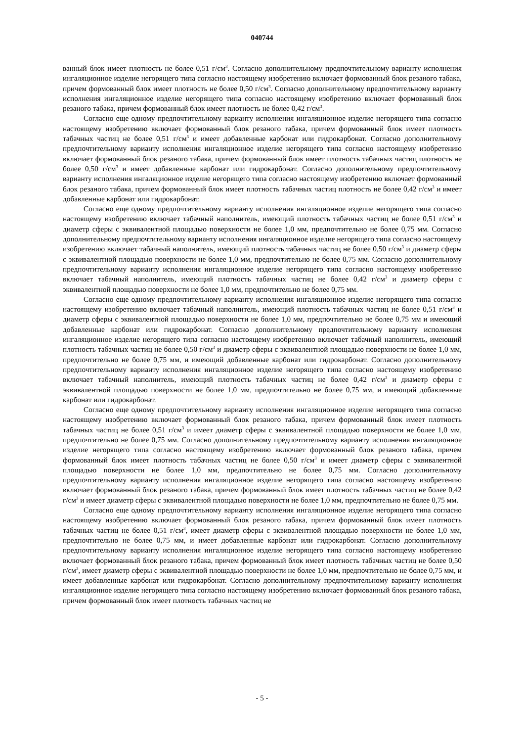040744
ванный блок имеет плотность не более 0,51 г/см<sup>3</sup>. Согласно дополнительному предпочтительному варианту исполнения ингаляционное изделие негорящего типа согласно настоящему изобретению включает формованный блок резаного табака, причем формованный блок имеет плотность не более 0,50 г/см<sup>3</sup>. Согласно дополнительному предпочтительному варианту исполнения ингаляционное изделие негорящего типа согласно настоящему изобретению включает формованный блок резаного табака, причем формованный блок имеет плотность не более 0,42 г/см<sup>3</sup>.
Согласно еще одному предпочтительному варианту исполнения ингаляционное изделие негорящего типа согласно настоящему изобретению включает формованный блок резаного табака, причем формованный блок имеет плотность табачных частиц не более 0,51 г/см<sup>3</sup> и имеет добавленные карбонат или гидрокарбонат. Согласно дополнительному предпочтительному варианту исполнения ингаляционное изделие негорящего типа согласно настоящему изобретению включает формованный блок резаного табака, причем формованный блок имеет плотность табачных частиц плотность не более 0,50 г/см<sup>3</sup> и имеет добавленные карбонат или гидрокарбонат. Согласно дополнительному предпочтительному варианту исполнения ингаляционное изделие негорящего типа согласно настоящему изобретению включает формованный блок резаного табака, причем формованный блок имеет плотность табачных частиц плотность не более 0,42 г/см<sup>3</sup> и имеет добавленные карбонат или гидрокарбонат.
Согласно еще одному предпочтительному варианту исполнения ингаляционное изделие негорящего типа согласно настоящему изобретению включает табачный наполнитель, имеющий плотность табачных частиц не более 0,51 г/см<sup>3</sup> и диаметр сферы с эквивалентной площадью поверхности не более 1,0 мм, предпочтительно не более 0,75 мм. Согласно дополнительному предпочтительному варианту исполнения ингаляционное изделие негорящего типа согласно настоящему изобретению включает табачный наполнитель, имеющий плотность табачных частиц не более 0,50 г/см<sup>3</sup> и диаметр сферы с эквивалентной площадью поверхности не более 1,0 мм, предпочтительно не более 0,75 мм. Согласно дополнительному предпочтительному варианту исполнения ингаляционное изделие негорящего типа согласно настоящему изобретению включает табачный наполнитель, имеющий плотность табачных частиц не более 0,42 г/см<sup>3</sup> и диаметр сферы с эквивалентной площадью поверхности не более 1,0 мм, предпочтительно не более 0,75 мм.
Согласно еще одному предпочтительному варианту исполнения ингаляционное изделие негорящего типа согласно настоящему изобретению включает табачный наполнитель, имеющий плотность табачных частиц не более 0,51 г/см<sup>3</sup> и диаметр сферы с эквивалентной площадью поверхности не более 1,0 мм, предпочтительно не более 0,75 мм и имеющий добавленные карбонат или гидрокарбонат. Согласно дополнительному предпочтительному варианту исполнения ингаляционное изделие негорящего типа согласно настоящему изобретению включает табачный наполнитель, имеющий плотность табачных частиц не более 0,50 г/см<sup>3</sup> и диаметр сферы с эквивалентной площадью поверхности не более 1,0 мм, предпочтительно не более 0,75 мм, и имеющий добавленные карбонат или гидрокарбонат. Согласно дополнительному предпочтительному варианту исполнения ингаляционное изделие негорящего типа согласно настоящему изобретению включает табачный наполнитель, имеющий плотность табачных частиц не более 0,42 г/см<sup>3</sup> и диаметр сферы с эквивалентной площадью поверхности не более 1,0 мм, предпочтительно не более 0,75 мм, и имеющий добавленные карбонат или гидрокарбонат.
Согласно еще одному предпочтительному варианту исполнения ингаляционное изделие негорящего типа согласно настоящему изобретению включает формованный блок резаного табака, причем формованный блок имеет плотность табачных частиц не более 0,51 г/см<sup>3</sup> и имеет диаметр сферы с эквивалентной площадью поверхности не более 1,0 мм, предпочтительно не более 0,75 мм. Согласно дополнительному предпочтительному варианту исполнения ингаляционное изделие негорящего типа согласно настоящему изобретению включает формованный блок резаного табака, причем формованный блок имеет плотность табачных частиц не более 0,50 г/см<sup>3</sup> и имеет диаметр сферы с эквивалентной площадью поверхности не более 1,0 мм, предпочтительно не более 0,75 мм. Согласно дополнительному предпочтительному варианту исполнения ингаляционное изделие негорящего типа согласно настоящему изобретению включает формованный блок резаного табака, причем формованный блок имеет плотность табачных частиц не более 0,42 г/см<sup>3</sup> и имеет диаметр сферы с эквивалентной площадью поверхности не более 1,0 мм, предпочтительно не более 0,75 мм.
Согласно еще одному предпочтительному варианту исполнения ингаляционное изделие негорящего типа согласно настоящему изобретению включает формованный блок резаного табака, причем формованный блок имеет плотность табачных частиц не более 0,51 г/см<sup>3</sup>, имеет диаметр сферы с эквивалентной площадью поверхности не более 1,0 мм, предпочтительно не более 0,75 мм, и имеет добавленные карбонат или гидрокарбонат. Согласно дополнительному предпочтительному варианту исполнения ингаляционное изделие негорящего типа согласно настоящему изобретению включает формованный блок резаного табака, причем формованный блок имеет плотность табачных частиц не более 0,50 г/см<sup>3</sup>, имеет диаметр сферы с эквивалентной площадью поверхности не более 1,0 мм, предпочтительно не более 0,75 мм, и имеет добавленные карбонат или гидрокарбонат. Согласно дополнительному предпочтительному варианту исполнения ингаляционное изделие негорящего типа согласно настоящему изобретению включает формованный блок резаного табака, причем формованный блок имеет плотность табачных частиц не
- 5 -